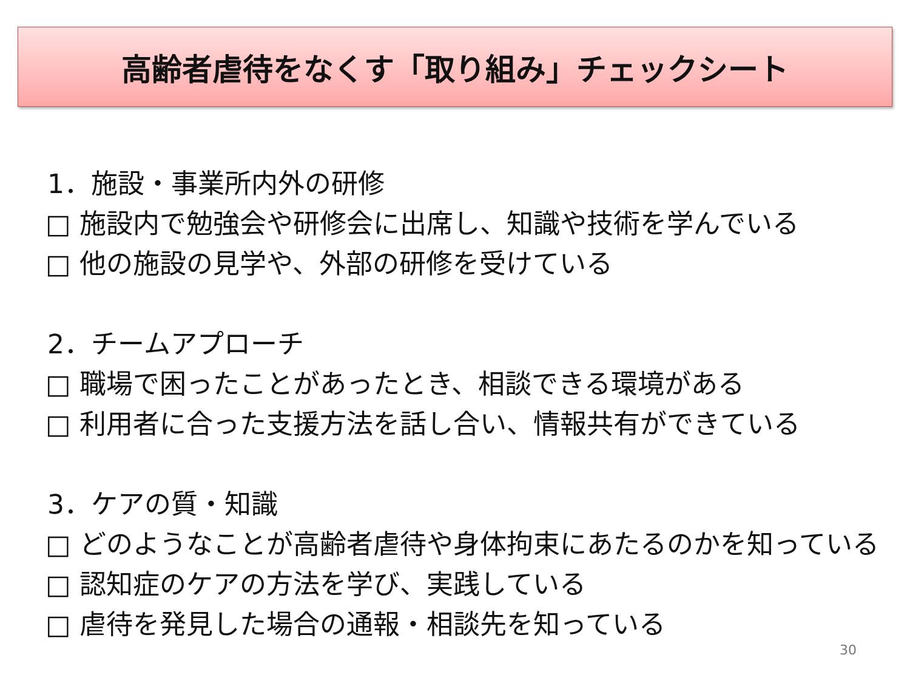高齢者虐待をなくす「取り組み」チェックシート
1．施設・事業所内外の研修
□ 施設内で勉強会や研修会に出席し、知識や技術を学んでいる
□ 他の施設の見学や、外部の研修を受けている
2．チームアプローチ
□ 職場で困ったことがあったとき、相談できる環境がある
□ 利用者に合った支援方法を話し合い、情報共有ができている
3．ケアの質・知識
□ どのようなことが高齢者虐待や身体拘束にあたるのかを知っている
□ 認知症のケアの方法を学び、実践している
□ 虐待を発見した場合の通報・相談先を知っている
30